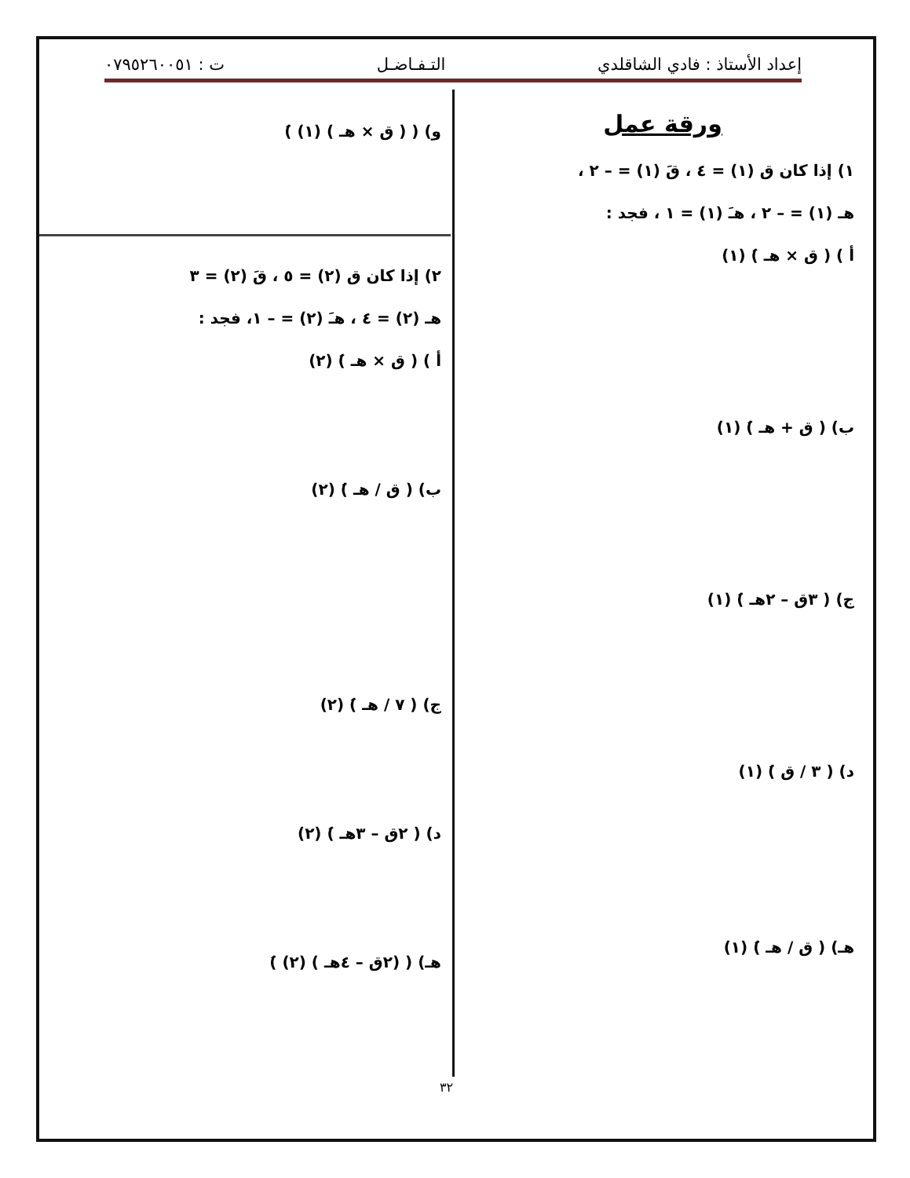إعداد الأستاذ : فادي الشاقلدي التـفـاضـل ت : ٠٧٩٥٢٦٠٠٥١
ورقة عمل
١) إذا كان ق (١) = ٤ ، قَ (١) = – ٢ ،
هـ (١) = – ٢ ، هـَ (١) = ١ ، فجد :
أ ) ( ق × هـ )َ (١)
ب) ( ق + هـ )َ (١)
ج) ( ٣ق – ٢هـ )َ (١)
د) ( ٣ / ق )َ (١)
هـ) ( ق / هـ )َ (١)
و) ( ( ق × هـ ) (١) )َ
٢) إذا كان ق (٢) = ٥ ، قَ (٢) = ٣
هـ (٢) = ٤ ، هـَ (٢) = – ١، فجد :
أ ) ( ق × هـ )َ (٢)
ب) ( ق / هـ )َ (٢)
ج) ( ٧ / هـ )َ (٢)
د) ( ٢ق – ٣هـ )َ (٢)
هـ) ( (٢ق – ٤هـ ) (٢) )َ
٣٢